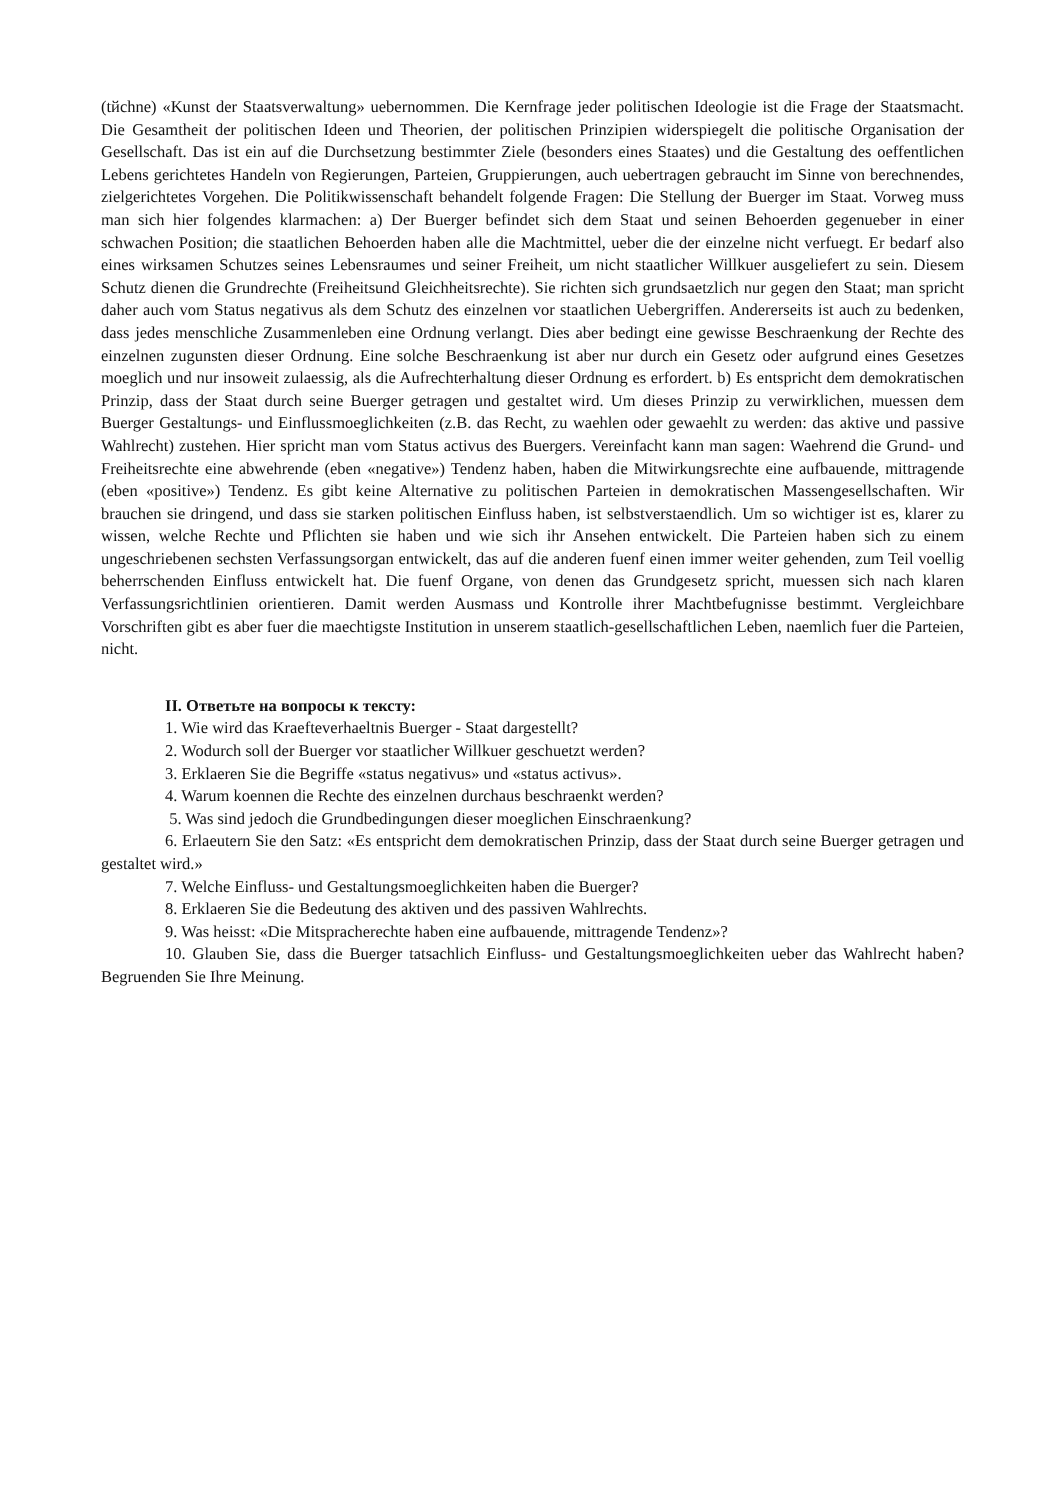(tйchne) «Kunst der Staatsverwaltung» uebernommen. Die Kernfrage jeder politischen Ideologie ist die Frage der Staatsmacht. Die Gesamtheit der politischen Ideen und Theorien, der politischen Prinzipien widerspiegelt die politische Organisation der Gesellschaft. Das ist ein auf die Durchsetzung bestimmter Ziele (besonders eines Staates) und die Gestaltung des oeffentlichen Lebens gerichtetes Handeln von Regierungen, Parteien, Gruppierungen, auch uebertragen gebraucht im Sinne von berechnendes, zielgerichtetes Vorgehen. Die Politikwissenschaft behandelt folgende Fragen: Die Stellung der Buerger im Staat. Vorweg muss man sich hier folgendes klarmachen: a) Der Buerger befindet sich dem Staat und seinen Behoerden gegenueber in einer schwachen Position; die staatlichen Behoerden haben alle die Machtmittel, ueber die der einzelne nicht verfuegt. Er bedarf also eines wirksamen Schutzes seines Lebensraumes und seiner Freiheit, um nicht staatlicher Willkuer ausgeliefert zu sein. Diesem Schutz dienen die Grundrechte (Freiheitsund Gleichheitsrechte). Sie richten sich grundsaetzlich nur gegen den Staat; man spricht daher auch vom Status negativus als dem Schutz des einzelnen vor staatlichen Uebergriffen. Andererseits ist auch zu bedenken, dass jedes menschliche Zusammenleben eine Ordnung verlangt. Dies aber bedingt eine gewisse Beschraenkung der Rechte des einzelnen zugunsten dieser Ordnung. Eine solche Beschraenkung ist aber nur durch ein Gesetz oder aufgrund eines Gesetzes moeglich und nur insoweit zulaessig, als die Aufrechterhaltung dieser Ordnung es erfordert. b) Es entspricht dem demokratischen Prinzip, dass der Staat durch seine Buerger getragen und gestaltet wird. Um dieses Prinzip zu verwirklichen, muessen dem Buerger Gestaltungs- und Einflussmoeglichkeiten (z.B. das Recht, zu waehlen oder gewaehlt zu werden: das aktive und passive Wahlrecht) zustehen. Hier spricht man vom Status activus des Buergers. Vereinfacht kann man sagen: Waehrend die Grund- und Freiheitsrechte eine abwehrende (eben «negative») Tendenz haben, haben die Mitwirkungsrechte eine aufbauende, mittragende (eben «positive») Tendenz. Es gibt keine Alternative zu politischen Parteien in demokratischen Massengesellschaften. Wir brauchen sie dringend, und dass sie starken politischen Einfluss haben, ist selbstverstaendlich. Um so wichtiger ist es, klarer zu wissen, welche Rechte und Pflichten sie haben und wie sich ihr Ansehen entwickelt. Die Parteien haben sich zu einem ungeschriebenen sechsten Verfassungsorgan entwickelt, das auf die anderen fuenf einen immer weiter gehenden, zum Teil voellig beherrschenden Einfluss entwickelt hat. Die fuenf Organe, von denen das Grundgesetz spricht, muessen sich nach klaren Verfassungsrichtlinien orientieren. Damit werden Ausmass und Kontrolle ihrer Machtbefugnisse bestimmt. Vergleichbare Vorschriften gibt es aber fuer die maechtigste Institution in unserem staatlich-gesellschaftlichen Leben, naemlich fuer die Parteien, nicht.
II. Ответьте на вопросы к тексту:
1. Wie wird das Kraefteverhaeltnis Buerger - Staat dargestellt?
2. Wodurch soll der Buerger vor staatlicher Willkuer geschuetzt werden?
3. Erklaeren Sie die Begriffe «status negativus» und «status activus».
4. Warum koennen die Rechte des einzelnen durchaus beschraenkt werden?
5. Was sind jedoch die Grundbedingungen dieser moeglichen Einschraenkung?
6. Erlaeutern Sie den Satz: «Es entspricht dem demokratischen Prinzip, dass der Staat durch seine Buerger getragen und gestaltet wird.»
7. Welche Einfluss- und Gestaltungsmoeglichkeiten haben die Buerger?
8. Erklaeren Sie die Bedeutung des aktiven und des passiven Wahlrechts.
9. Was heisst: «Die Mitspracherechte haben eine aufbauende, mittragende Tendenz»?
10. Glauben Sie, dass die Buerger tatsachlich Einfluss- und Gestaltungsmoeglichkeiten ueber das Wahlrecht haben? Begruenden Sie Ihre Meinung.